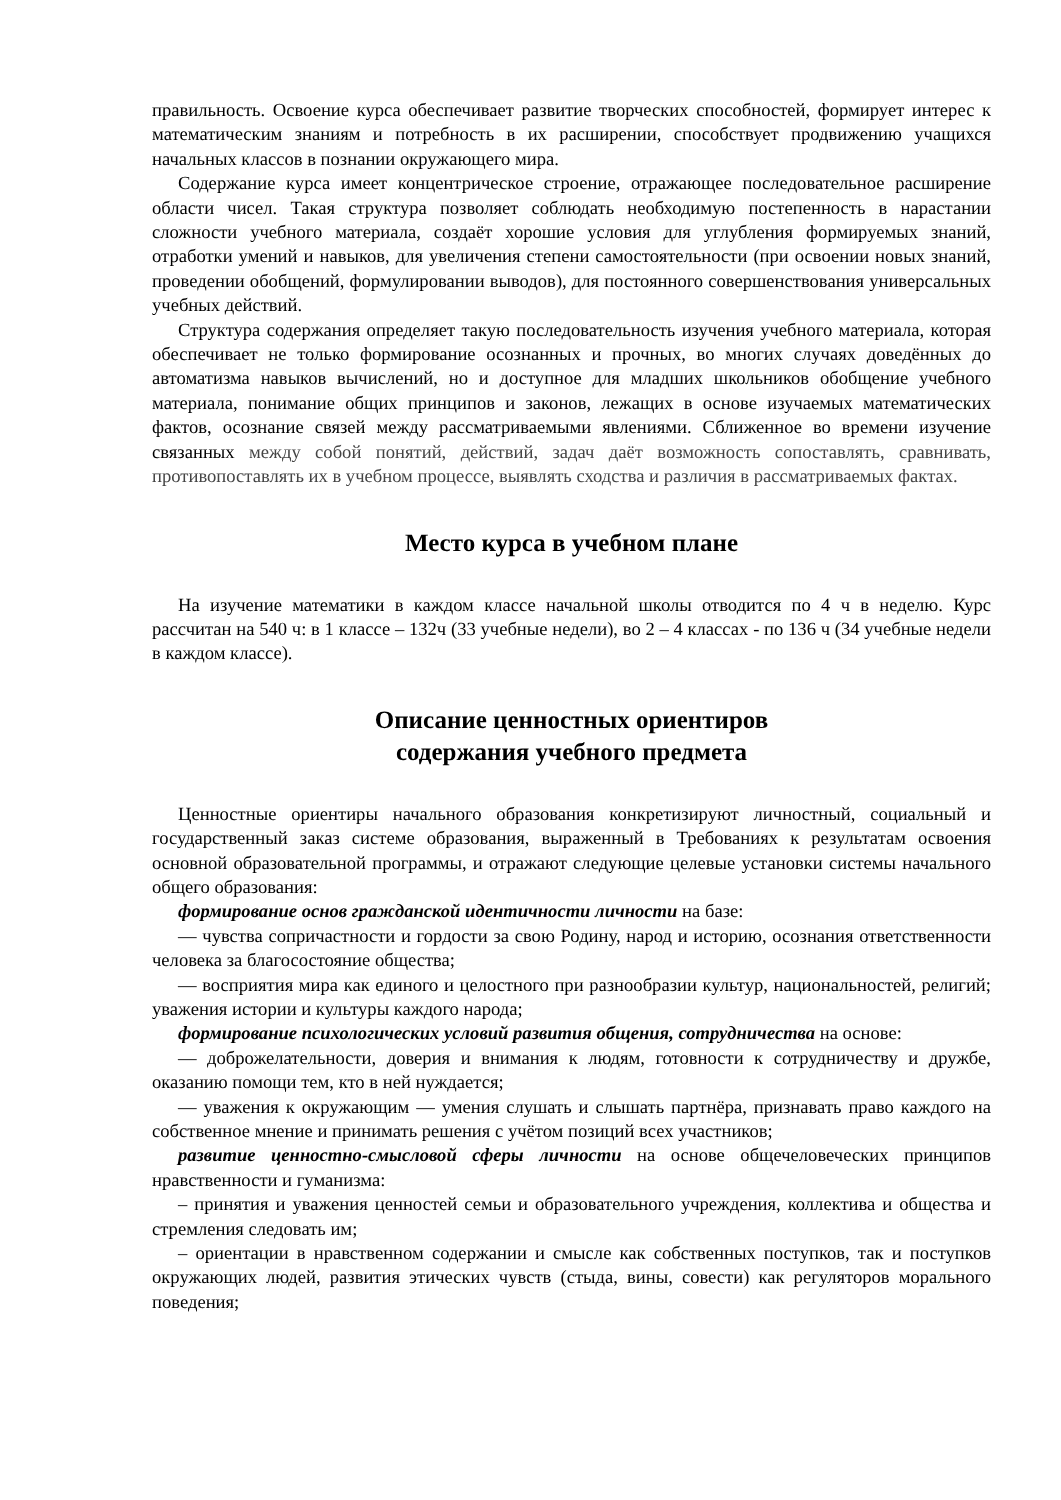правильность. Освоение курса обеспечивает развитие творческих способностей, формирует интерес к математическим знаниям и потребность в их расширении, способствует продвижению учащихся начальных классов в познании окружающего мира.
Содержание курса имеет концентрическое строение, отражающее последовательное расширение области чисел. Такая структура позволяет соблюдать необходимую постепенность в нарастании сложности учебного материала, создаёт хорошие условия для углубления формируемых знаний, отработки умений и навыков, для увеличения степени самостоятельности (при освоении новых знаний, проведении обобщений, формулировании выводов), для постоянного совершенствования универсальных учебных действий.
Структура содержания определяет такую последовательность изучения учебного материала, которая обеспечивает не только формирование осознанных и прочных, во многих случаях доведённых до автоматизма навыков вычислений, но и доступное для младших школьников обобщение учебного материала, понимание общих принципов и законов, лежащих в основе изучаемых математических фактов, осознание связей между рассматриваемыми явлениями. Сближенное во времени изучение связанных между собой понятий, действий, задач даёт возможность сопоставлять, сравнивать, противопоставлять их в учебном процессе, выявлять сходства и различия в рассматриваемых фактах.
Место курса в учебном плане
На изучение математики в каждом классе начальной школы отводится по 4 ч в неделю. Курс рассчитан на 540 ч: в 1 классе – 132ч (33 учебные недели), во 2 – 4 классах - по 136 ч (34 учебные недели в каждом классе).
Описание ценностных ориентиров
содержания учебного предмета
Ценностные ориентиры начального образования конкретизируют личностный, социальный и государственный заказ системе образования, выраженный в Требованиях к результатам освоения основной образовательной программы, и отражают следующие целевые установки системы начального общего образования:
формирование основ гражданской идентичности личности на базе:
— чувства сопричастности и гордости за свою Родину, народ и историю, осознания ответственности человека за благосостояние общества;
— восприятия мира как единого и целостного при разнообразии культур, национальностей, религий; уважения истории и культуры каждого народа;
формирование психологических условий развития общения, сотрудничества на основе:
— доброжелательности, доверия и внимания к людям, готовности к сотрудничеству и дружбе, оказанию помощи тем, кто в ней нуждается;
— уважения к окружающим — умения слушать и слышать партнёра, признавать право каждого на собственное мнение и принимать решения с учётом позиций всех участников;
развитие ценностно-смысловой сферы личности на основе общечеловеческих принципов нравственности и гуманизма:
– принятия и уважения ценностей семьи и образовательного учреждения, коллектива и общества и стремления следовать им;
– ориентации в нравственном содержании и смысле как собственных поступков, так и поступков окружающих людей, развития этических чувств (стыда, вины, совести) как регуляторов морального поведения;